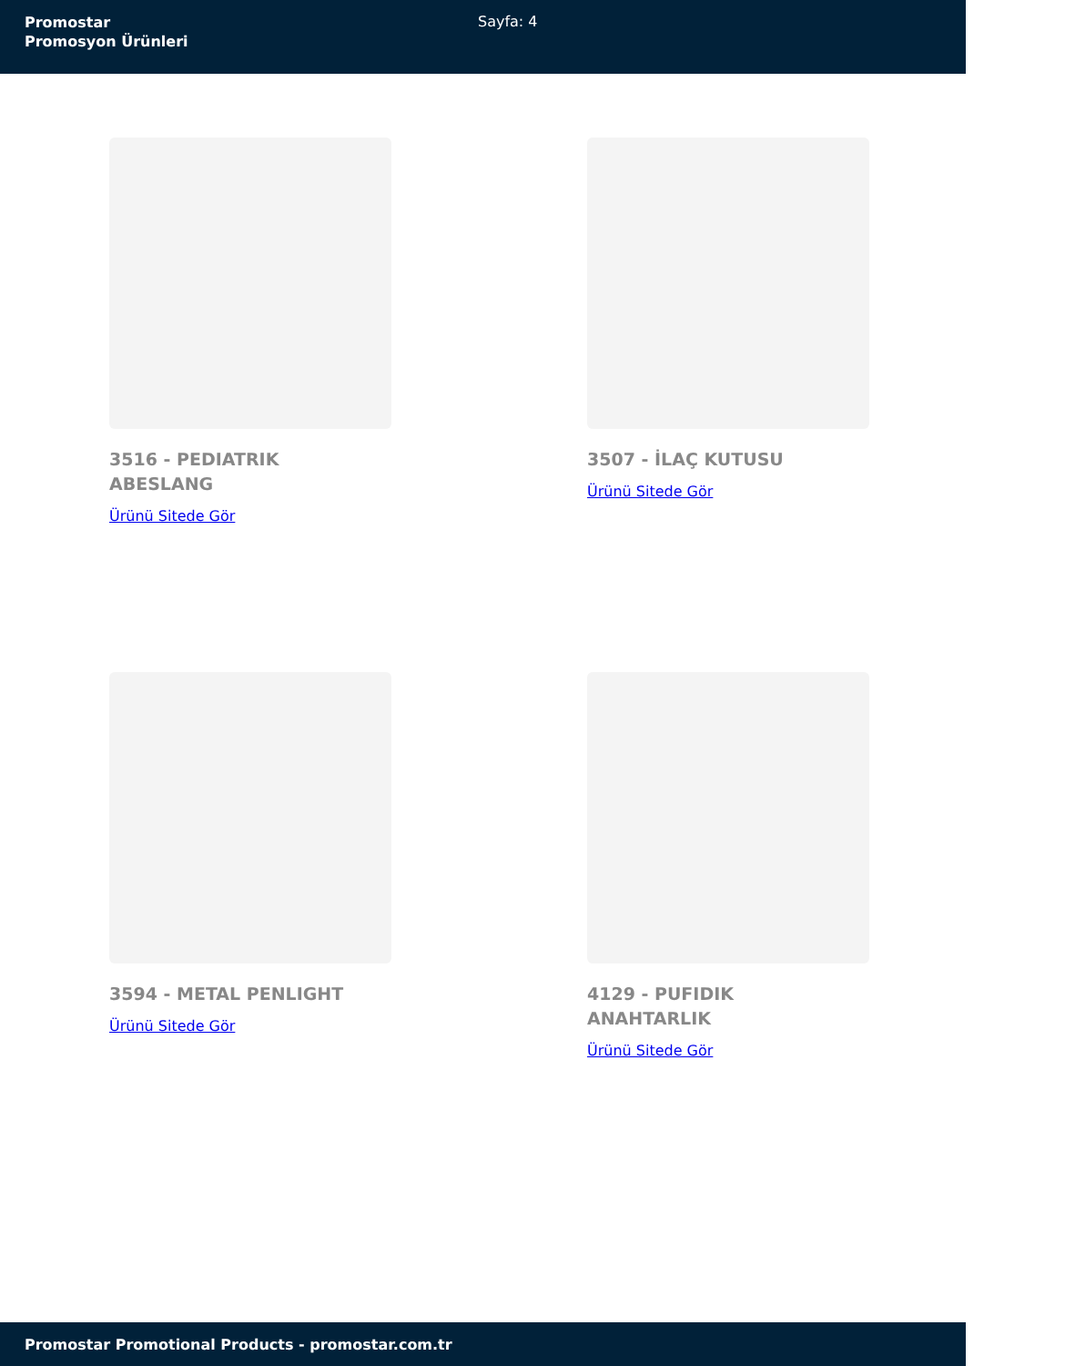Promostar
Promosyon Ürünleri
Sayfa: 4
3516 - PEDIATRIK ABESLANG
Ürünü Sitede Gör
3507 - İLAÇ KUTUSU
Ürünü Sitede Gör
3594 - METAL PENLIGHT
Ürünü Sitede Gör
4129 - PUFIDIK ANAHTARLIK
Ürünü Sitede Gör
Promostar Promotional Products - promostar.com.tr